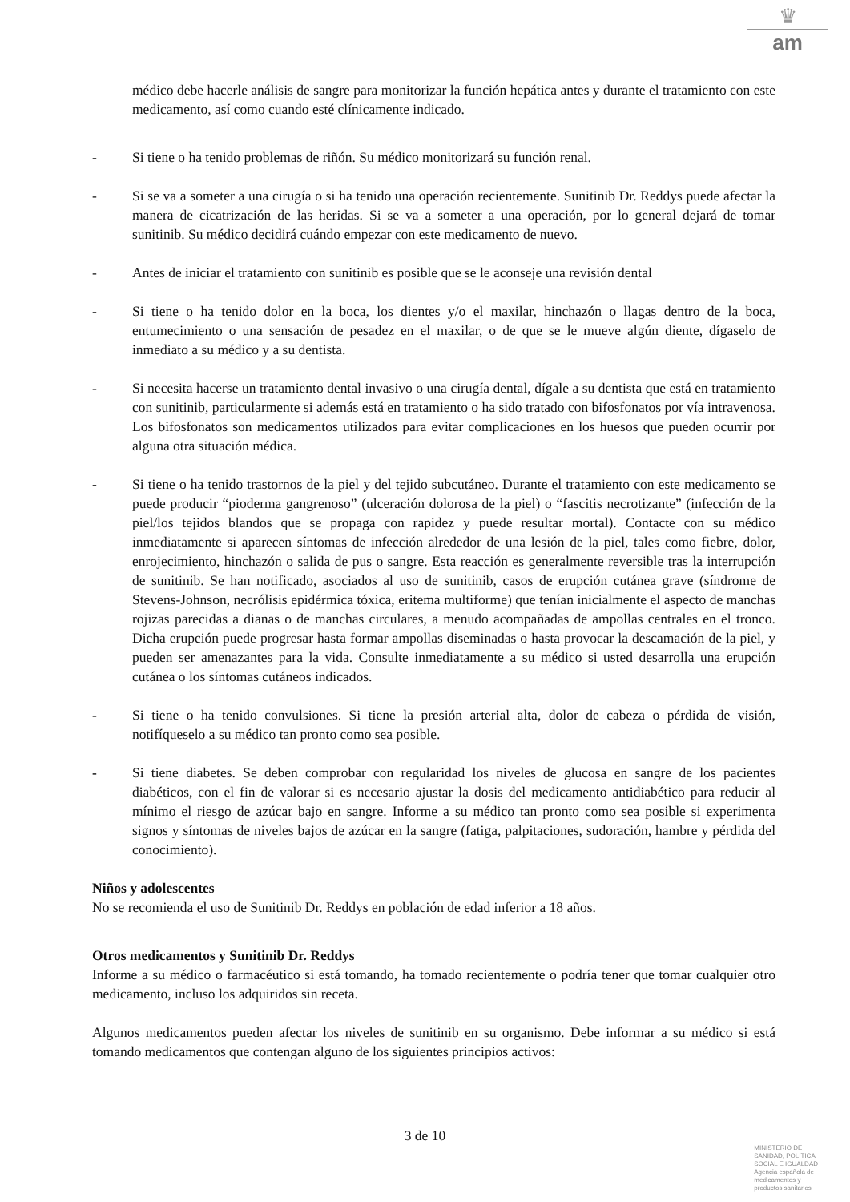♛
am
médico debe hacerle análisis de sangre para monitorizar la función hepática antes y durante el tratamiento con este medicamento, así como cuando esté clínicamente indicado.
- Si tiene o ha tenido problemas de riñón. Su médico monitorizará su función renal.
- Si se va a someter a una cirugía o si ha tenido una operación recientemente. Sunitinib Dr. Reddys puede afectar la manera de cicatrización de las heridas. Si se va a someter a una operación, por lo general dejará de tomar sunitinib. Su médico decidirá cuándo empezar con este medicamento de nuevo.
- Antes de iniciar el tratamiento con sunitinib es posible que se le aconseje una revisión dental
- Si tiene o ha tenido dolor en la boca, los dientes y/o el maxilar, hinchazón o llagas dentro de la boca, entumecimiento o una sensación de pesadez en el maxilar, o de que se le mueve algún diente, dígaselo de inmediato a su médico y a su dentista.
- Si necesita hacerse un tratamiento dental invasivo o una cirugía dental, dígale a su dentista que está en tratamiento con sunitinib, particularmente si además está en tratamiento o ha sido tratado con bifosfonatos por vía intravenosa. Los bifosfonatos son medicamentos utilizados para evitar complicaciones en los huesos que pueden ocurrir por alguna otra situación médica.
- Si tiene o ha tenido trastornos de la piel y del tejido subcutáneo. Durante el tratamiento con este medicamento se puede producir “pioderma gangrenoso” (ulceración dolorosa de la piel) o “fascitis necrotizante” (infección de la piel/los tejidos blandos que se propaga con rapidez y puede resultar mortal). Contacte con su médico inmediatamente si aparecen síntomas de infección alrededor de una lesión de la piel, tales como fiebre, dolor, enrojecimiento, hinchazón o salida de pus o sangre. Esta reacción es generalmente reversible tras la interrupción de sunitinib. Se han notificado, asociados al uso de sunitinib, casos de erupción cutánea grave (síndrome de Stevens-Johnson, necrólisis epidérmica tóxica, eritema multiforme) que tenían inicialmente el aspecto de manchas rojizas parecidas a dianas o de manchas circulares, a menudo acompañadas de ampollas centrales en el tronco. Dicha erupción puede progresar hasta formar ampollas diseminadas o hasta provocar la descamación de la piel, y pueden ser amenazantes para la vida. Consulte inmediatamente a su médico si usted desarrolla una erupción cutánea o los síntomas cutáneos indicados.
- Si tiene o ha tenido convulsiones. Si tiene la presión arterial alta, dolor de cabeza o pérdida de visión, notifíqueselo a su médico tan pronto como sea posible.
- Si tiene diabetes. Se deben comprobar con regularidad los niveles de glucosa en sangre de los pacientes diabéticos, con el fin de valorar si es necesario ajustar la dosis del medicamento antidiabético para reducir al mínimo el riesgo de azúcar bajo en sangre. Informe a su médico tan pronto como sea posible si experimenta signos y síntomas de niveles bajos de azúcar en la sangre (fatiga, palpitaciones, sudoración, hambre y pérdida del conocimiento).
Niños y adolescentes
No se recomienda el uso de Sunitinib Dr. Reddys en población de edad inferior a 18 años.
Otros medicamentos y Sunitinib Dr. Reddys
Informe a su médico o farmacéutico si está tomando, ha tomado recientemente o podría tener que tomar cualquier otro medicamento, incluso los adquiridos sin receta.
Algunos medicamentos pueden afectar los niveles de sunitinib en su organismo. Debe informar a su médico si está tomando medicamentos que contengan alguno de los siguientes principios activos:
3 de 10
MINISTERIO DE
SANIDAD, POLITICA
SOCIAL E IGUALDAD
Agencia española de
medicamentos y
productos sanitarios